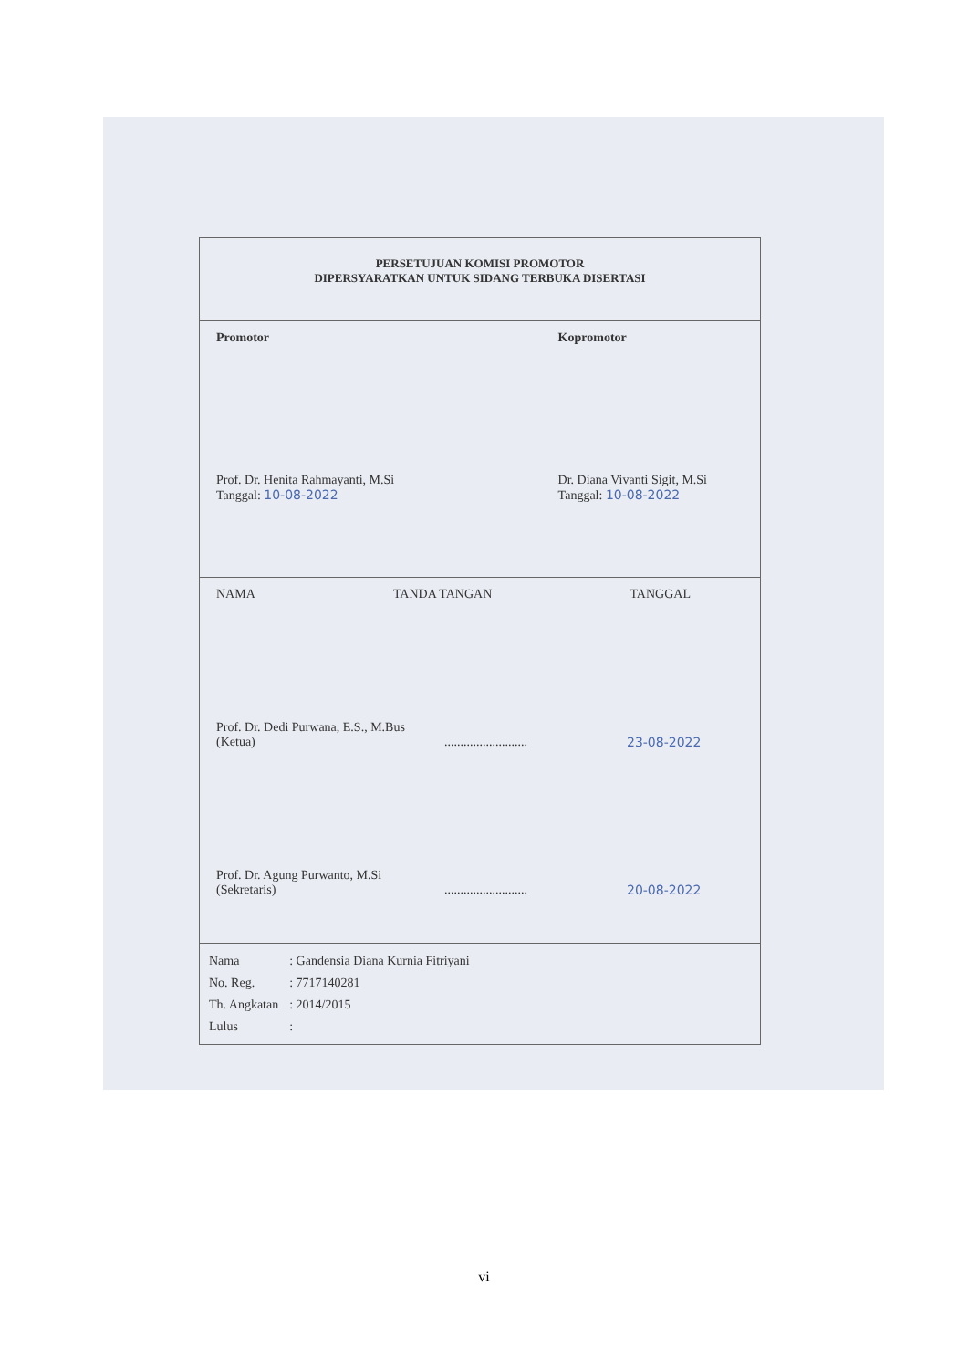PERSETUJUAN KOMISI PROMOTOR
DIPERSYARATKAN UNTUK SIDANG TERBUKA DISERTASI
Promotor
Prof. Dr. Henita Rahmayanti, M.Si
Tanggal: 10-08-2022
Kopromotor
Dr. Diana Vivanti Sigit, M.Si
Tanggal: 10-08-2022
NAMA TANDA TANGAN TANGGAL
Prof. Dr. Dedi Purwana, E.S., M.Bus
(Ketua).......................... 23-08-2022
Prof. Dr. Agung Purwanto, M.Si
(Sekretaris).......................... 20-08-2022
| Nama | : Gandensia Diana Kurnia Fitriyani |
| No. Reg. | : 7717140281 |
| Th. Angkatan | : 2014/2015 |
| Lulus | : |
vi